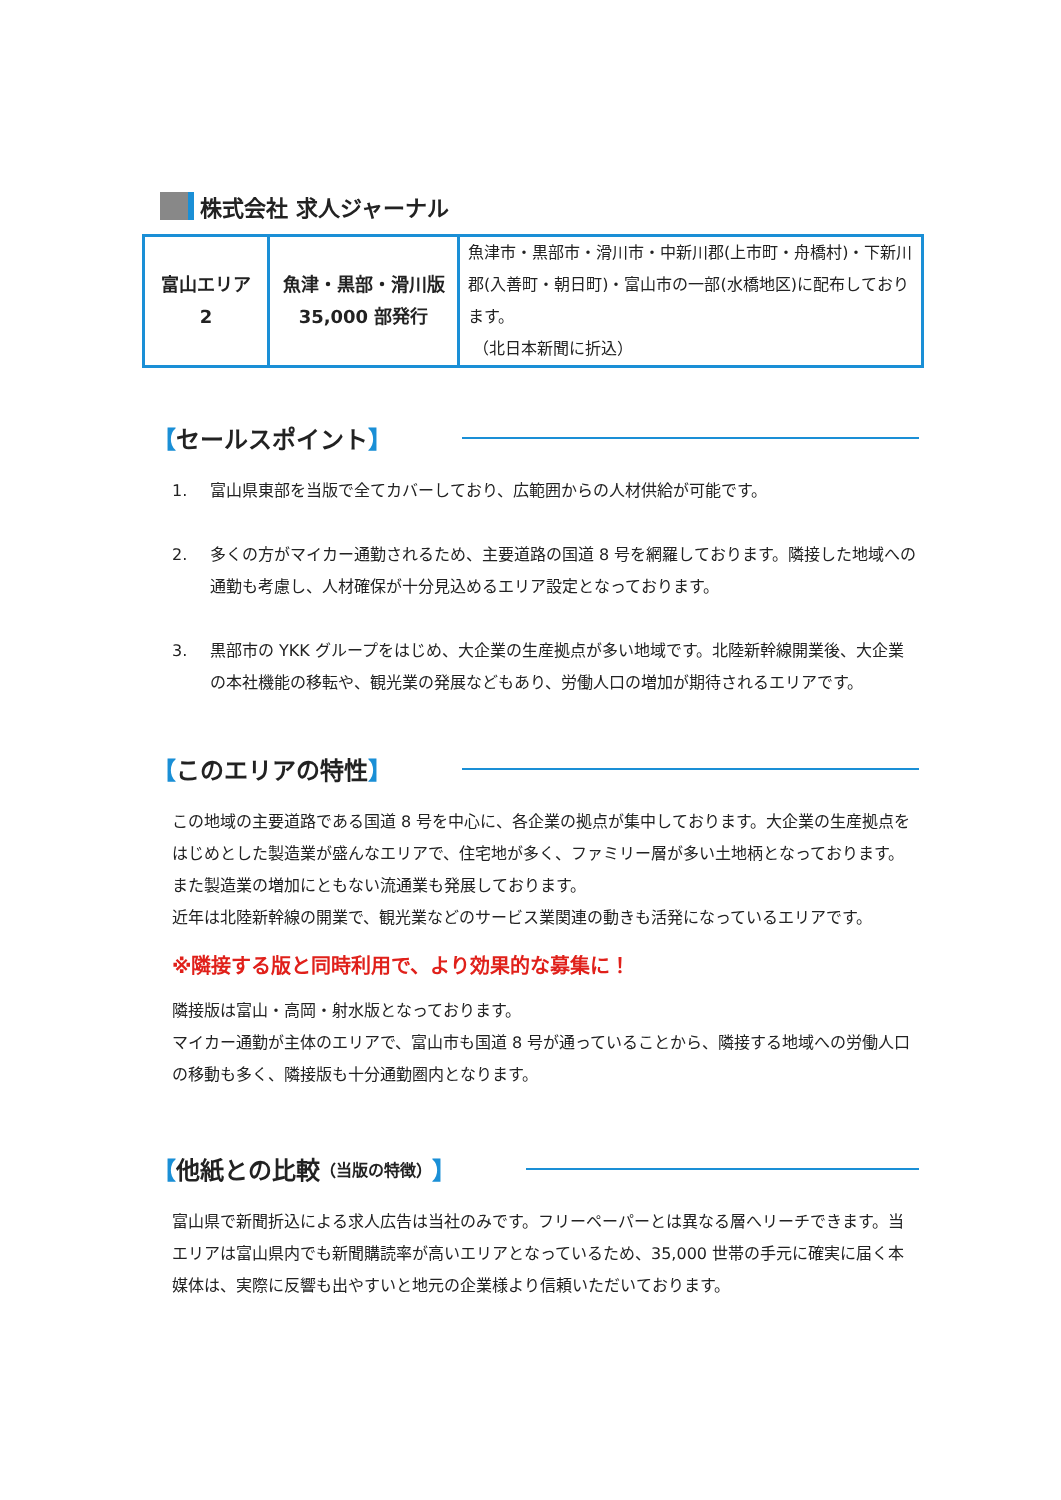株式会社 求人ジャーナル
| 富山エリア 2 | 魚津・黒部・滑川版 35,000 部発行 | 魚津市・黒部市・滑川市・中新川郡(上市町・舟橋村)・下新川郡(入善町・朝日町)・富山市の一部(水橋地区)に配布しております。 （北日本新聞に折込） |
【 セールスポイント 】
1. 富山県東部を当版で全てカバーしており、広範囲からの人材供給が可能です。
2. 多くの方がマイカー通勤されるため、主要道路の国道 8 号を網羅しております。隣接した地域への通勤も考慮し、人材確保が十分見込めるエリア設定となっております。
3. 黒部市の YKK グループをはじめ、大企業の生産拠点が多い地域です。北陸新幹線開業後、大企業の本社機能の移転や、観光業の発展などもあり、労働人口の増加が期待されるエリアです。
【 このエリアの特性 】
この地域の主要道路である国道 8 号を中心に、各企業の拠点が集中しております。大企業の生産拠点をはじめとした製造業が盛んなエリアで、住宅地が多く、ファミリー層が多い土地柄となっております。また製造業の増加にともない流通業も発展しております。
近年は北陸新幹線の開業で、観光業などのサービス業関連の動きも活発になっているエリアです。
※隣接する版と同時利用で、より効果的な募集に！
隣接版は富山・高岡・射水版となっております。
マイカー通勤が主体のエリアで、富山市も国道 8 号が通っていることから、隣接する地域への労働人口の移動も多く、隣接版も十分通勤圏内となります。
【 他紙との比較 （当版の特徴） 】
富山県で新聞折込による求人広告は当社のみです。フリーペーパーとは異なる層へリーチできます。当エリアは富山県内でも新聞購読率が高いエリアとなっているため、35,000 世帯の手元に確実に届く本媒体は、実際に反響も出やすいと地元の企業様より信頼いただいております。